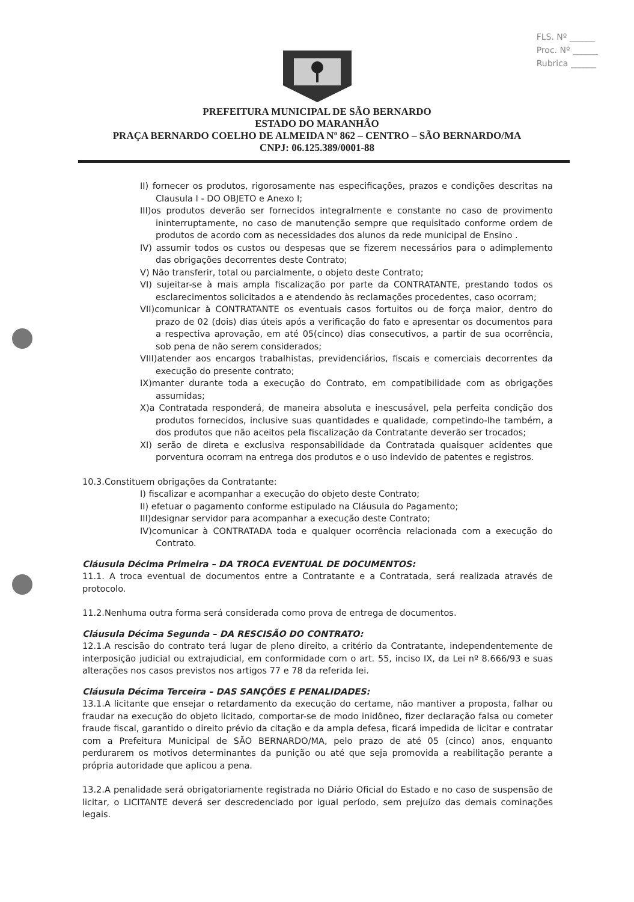FLS. Nº ______
Proc. Nº ______
Rubrica ______
PREFEITURA MUNICIPAL DE SÃO BERNARDO
ESTADO DO MARANHÃO
PRAÇA BERNARDO COELHO DE ALMEIDA Nº 862 – CENTRO – SÃO BERNARDO/MA
CNPJ: 06.125.389/0001-88
II) fornecer os produtos, rigorosamente nas especificações, prazos e condições descritas na Clausula I - DO OBJETO e Anexo I;
III)os produtos deverão ser fornecidos integralmente e constante no caso de provimento ininterruptamente, no caso de manutenção sempre que requisitado conforme ordem de produtos de acordo com as necessidades dos alunos da rede municipal de Ensino .
IV) assumir todos os custos ou despesas que se fizerem necessários para o adimplemento das obrigações decorrentes deste Contrato;
V) Não transferir, total ou parcialmente, o objeto deste Contrato;
VI) sujeitar-se à mais ampla fiscalização por parte da CONTRATANTE, prestando todos os esclarecimentos solicitados a e atendendo às reclamações procedentes, caso ocorram;
VII)comunicar à CONTRATANTE os eventuais casos fortuitos ou de força maior, dentro do prazo de 02 (dois) dias úteis após a verificação do fato e apresentar os documentos para a respectiva aprovação, em até 05(cinco) dias consecutivos, a partir de sua ocorrência, sob pena de não serem considerados;
VIII)atender aos encargos trabalhistas, previdenciários, fiscais e comerciais decorrentes da execução do presente contrato;
IX)manter durante toda a execução do Contrato, em compatibilidade com as obrigações assumidas;
X)a Contratada responderá, de maneira absoluta e inescusável, pela perfeita condição dos produtos fornecidos, inclusive suas quantidades e qualidade, competindo-lhe também, a dos produtos que não aceitos pela fiscalização da Contratante deverão ser trocados;
XI) serão de direta e exclusiva responsabilidade da Contratada quaisquer acidentes que porventura ocorram na entrega dos produtos e o uso indevido de patentes e registros.
10.3.Constituem obrigações da Contratante:
I) fiscalizar e acompanhar a execução do objeto deste Contrato;
II) efetuar o pagamento conforme estipulado na Cláusula do Pagamento;
III)designar servidor para acompanhar a execução deste Contrato;
IV)comunicar à CONTRATADA toda e qualquer ocorrência relacionada com a execução do Contrato.
Cláusula Décima Primeira – DA TROCA EVENTUAL DE DOCUMENTOS:
11.1. A troca eventual de documentos entre a Contratante e a Contratada, será realizada através de protocolo.
11.2.Nenhuma outra forma será considerada como prova de entrega de documentos.
Cláusula Décima Segunda – DA RESCISÃO DO CONTRATO:
12.1.A rescisão do contrato terá lugar de pleno direito, a critério da Contratante, independentemente de interposição judicial ou extrajudicial, em conformidade com o art. 55, inciso IX, da Lei nº 8.666/93 e suas alterações nos casos previstos nos artigos 77 e 78 da referida lei.
Cláusula Décima Terceira – DAS SANÇÕES E PENALIDADES:
13.1.A licitante que ensejar o retardamento da execução do certame, não mantiver a proposta, falhar ou fraudar na execução do objeto licitado, comportar-se de modo inidôneo, fizer declaração falsa ou cometer fraude fiscal, garantido o direito prévio da citação e da ampla defesa, ficará impedida de licitar e contratar com a Prefeitura Municipal de SÃO BERNARDO/MA, pelo prazo de até 05 (cinco) anos, enquanto perdurarem os motivos determinantes da punição ou até que seja promovida a reabilitação perante a própria autoridade que aplicou a pena.
13.2.A penalidade será obrigatoriamente registrada no Diário Oficial do Estado e no caso de suspensão de licitar, o LICITANTE deverá ser descredenciado por igual período, sem prejuízo das demais cominações legais.